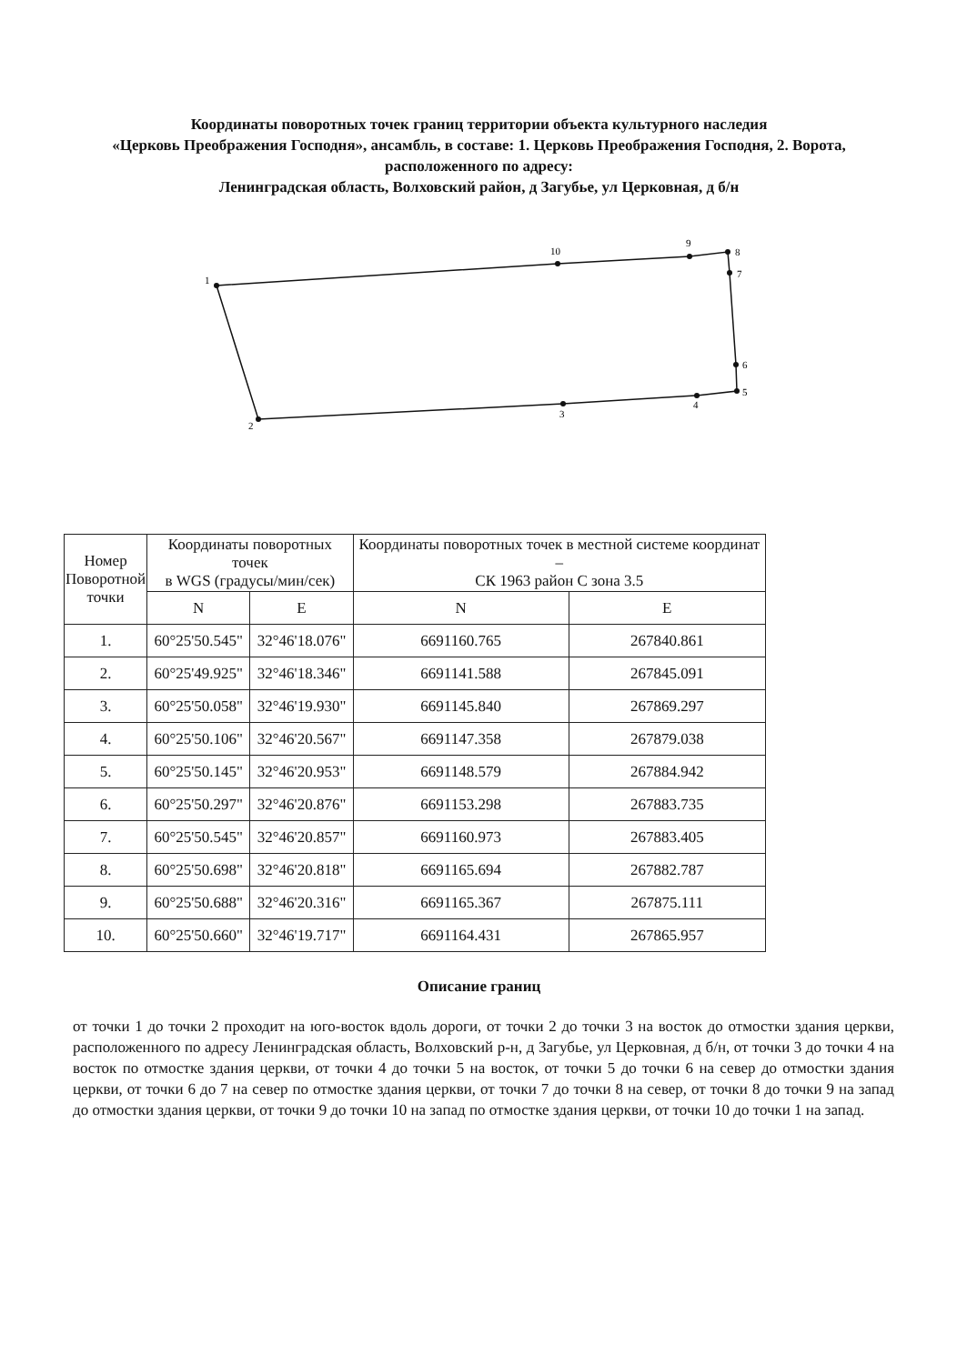Координаты поворотных точек границ территории объекта культурного наследия
«Церковь Преображения Господня», ансамбль, в составе: 1. Церковь Преображения Господня, 2. Ворота, расположенного по адресу:
Ленинградская область, Волховский район, д Загубье, ул Церковная, д б/н
1
2
3
4
5
6
7
8
9
10
| Номер Поворотной точки | Координаты поворотных точек в WGS (градусы/мин/сек) | | Координаты поворотных точек в местной системе координат – СК 1963 район С зона 3.5 | |
| --- | --- | --- | --- | --- |
| | N | E | N | E |
| 1. | 60°25'50.545" | 32°46'18.076" | 6691160.765 | 267840.861 |
| 2. | 60°25'49.925" | 32°46'18.346" | 6691141.588 | 267845.091 |
| 3. | 60°25'50.058" | 32°46'19.930" | 6691145.840 | 267869.297 |
| 4. | 60°25'50.106" | 32°46'20.567" | 6691147.358 | 267879.038 |
| 5. | 60°25'50.145" | 32°46'20.953" | 6691148.579 | 267884.942 |
| 6. | 60°25'50.297" | 32°46'20.876" | 6691153.298 | 267883.735 |
| 7. | 60°25'50.545" | 32°46'20.857" | 6691160.973 | 267883.405 |
| 8. | 60°25'50.698" | 32°46'20.818" | 6691165.694 | 267882.787 |
| 9. | 60°25'50.688" | 32°46'20.316" | 6691165.367 | 267875.111 |
| 10. | 60°25'50.660" | 32°46'19.717" | 6691164.431 | 267865.957 |
Описание границ
от точки 1 до точки 2 проходит на юго-восток вдоль дороги, от точки 2 до точки 3 на восток до отмостки здания церкви, расположенного по адресу Ленинградская область, Волховский р-н, д Загубье, ул Церковная, д б/н, от точки 3 до точки 4 на восток по отмостке здания церкви, от точки 4 до точки 5 на восток, от точки 5 до точки 6 на север до отмостки здания церкви, от точки 6 до 7 на север по отмостке здания церкви, от точки 7 до точки 8 на север, от точки 8 до точки 9 на запад до отмостки здания церкви, от точки 9 до точки 10 на запад по отмостке здания церкви, от точки 10 до точки 1 на запад.